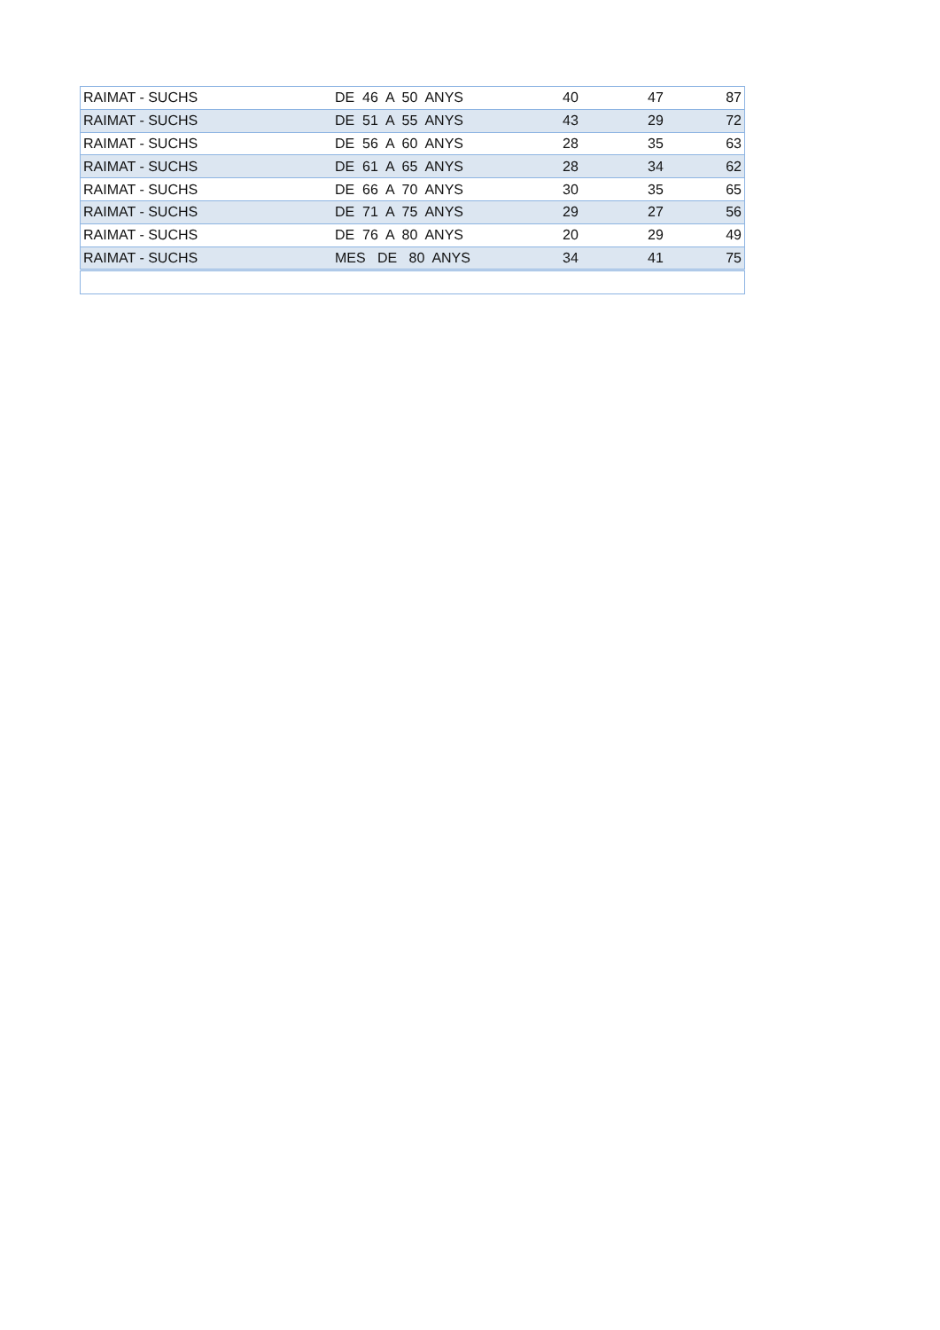| RAIMAT - SUCHS | DE 46 A 50 ANYS | 40 | 47 | 87 |
| RAIMAT - SUCHS | DE 51 A 55 ANYS | 43 | 29 | 72 |
| RAIMAT - SUCHS | DE 56 A 60 ANYS | 28 | 35 | 63 |
| RAIMAT - SUCHS | DE 61 A 65 ANYS | 28 | 34 | 62 |
| RAIMAT - SUCHS | DE 66 A 70 ANYS | 30 | 35 | 65 |
| RAIMAT - SUCHS | DE 71 A 75 ANYS | 29 | 27 | 56 |
| RAIMAT - SUCHS | DE 76 A 80 ANYS | 20 | 29 | 49 |
| RAIMAT - SUCHS | MES DE 80 ANYS | 34 | 41 | 75 |